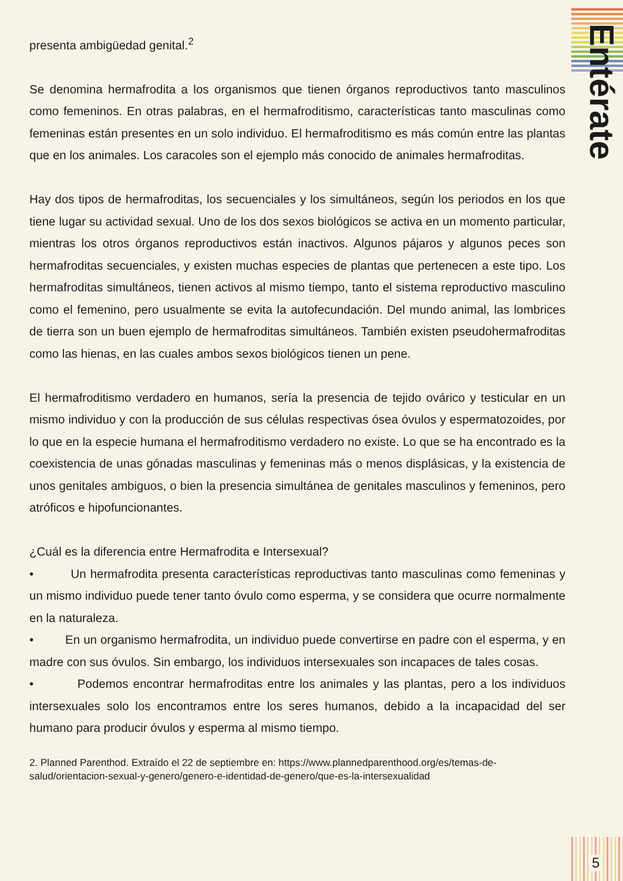Entérate
presenta ambigüedad genital.<sup>2</sup>
Se denomina hermafrodita a los organismos que tienen órganos reproductivos tanto masculinos como femeninos. En otras palabras, en el hermafroditismo, características tanto masculinas como femeninas están presentes en un solo individuo. El hermafroditismo es más común entre las plantas que en los animales. Los caracoles son el ejemplo más conocido de animales hermafroditas.
Hay dos tipos de hermafroditas, los secuenciales y los simultáneos, según los periodos en los que tiene lugar su actividad sexual. Uno de los dos sexos biológicos se activa en un momento particular, mientras los otros órganos reproductivos están inactivos. Algunos pájaros y algunos peces son hermafroditas secuenciales, y existen muchas especies de plantas que pertenecen a este tipo. Los hermafroditas simultáneos, tienen activos al mismo tiempo, tanto el sistema reproductivo masculino como el femenino, pero usualmente se evita la autofecundación. Del mundo animal, las lombrices de tierra son un buen ejemplo de hermafroditas simultáneos. También existen pseudohermafroditas como las hienas, en las cuales ambos sexos biológicos tienen un pene.
El hermafroditismo verdadero en humanos, sería la presencia de tejido ovárico y testicular en un mismo individuo y con la producción de sus células respectivas ósea óvulos y espermatozoides, por lo que en la especie humana el hermafroditismo verdadero no existe. Lo que se ha encontrado es la coexistencia de unas gónadas masculinas y femeninas más o menos displásicas, y la existencia de unos genitales ambiguos, o bien la presencia simultánea de genitales masculinos y femeninos, pero atróficos e hipofuncionantes.
¿Cuál es la diferencia entre Hermafrodita e Intersexual?
• Un hermafrodita presenta características reproductivas tanto masculinas como femeninas y un mismo individuo puede tener tanto óvulo como esperma, y se considera que ocurre normalmente en la naturaleza.
• En un organismo hermafrodita, un individuo puede convertirse en padre con el esperma, y en madre con sus óvulos. Sin embargo, los individuos intersexuales son incapaces de tales cosas.
• Podemos encontrar hermafroditas entre los animales y las plantas, pero a los individuos intersexuales solo los encontramos entre los seres humanos, debido a la incapacidad del ser humano para producir óvulos y esperma al mismo tiempo.
2. Planned Parenthod. Extraído el 22 de septiembre en: https://www.plannedparenthood.org/es/temas-de-salud/orientacion-sexual-y-genero/genero-e-identidad-de-genero/que-es-la-intersexualidad
5